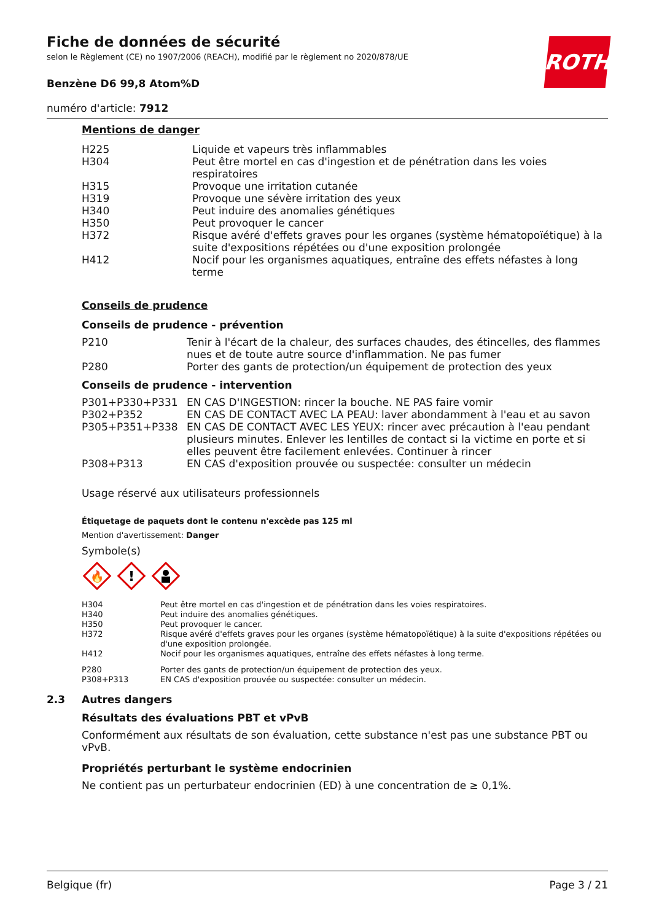ROTH
Fiche de données de sécurité
selon le Règlement (CE) no 1907/2006 (REACH), modifié par le règlement no 2020/878/UE
Benzène D6 99,8 Atom%D
numéro d'article: 7912
Mentions de danger
| H225 | Liquide et vapeurs très inflammables |
| H304 | Peut être mortel en cas d'ingestion et de pénétration dans les voies respiratoires |
| H315 | Provoque une irritation cutanée |
| H319 | Provoque une sévère irritation des yeux |
| H340 | Peut induire des anomalies génétiques |
| H350 | Peut provoquer le cancer |
| H372 | Risque avéré d'effets graves pour les organes (système hématopoïétique) à la suite d'expositions répétées ou d'une exposition prolongée |
| H412 | Nocif pour les organismes aquatiques, entraîne des effets néfastes à long terme |
Conseils de prudence
Conseils de prudence - prévention
| P210 | Tenir à l'écart de la chaleur, des surfaces chaudes, des étincelles, des flammes nues et de toute autre source d'inflammation. Ne pas fumer |
| P280 | Porter des gants de protection/un équipement de protection des yeux |
Conseils de prudence - intervention
| P301+P330+P331 | EN CAS D'INGESTION: rincer la bouche. NE PAS faire vomir |
| P302+P352 | EN CAS DE CONTACT AVEC LA PEAU: laver abondamment à l'eau et au savon |
| P305+P351+P338 | EN CAS DE CONTACT AVEC LES YEUX: rincer avec précaution à l'eau pendant plusieurs minutes. Enlever les lentilles de contact si la victime en porte et si elles peuvent être facilement enlevées. Continuer à rincer |
| P308+P313 | EN CAS d'exposition prouvée ou suspectée: consulter un médecin |
Usage réservé aux utilisateurs professionnels
Étiquetage de paquets dont le contenu n'excède pas 125 ml
Mention d'avertissement: Danger
Symbole(s)
🔥
!
| H304 | Peut être mortel en cas d'ingestion et de pénétration dans les voies respiratoires. |
| H340 | Peut induire des anomalies génétiques. |
| H350 | Peut provoquer le cancer. |
| H372 | Risque avéré d'effets graves pour les organes (système hématopoïétique) à la suite d'expositions répétées ou d'une exposition prolongée. |
| H412 | Nocif pour les organismes aquatiques, entraîne des effets néfastes à long terme. |
| P280 | Porter des gants de protection/un équipement de protection des yeux. |
| P308+P313 | EN CAS d'exposition prouvée ou suspectée: consulter un médecin. |
2.3 Autres dangers
Résultats des évaluations PBT et vPvB
Conformément aux résultats de son évaluation, cette substance n'est pas une substance PBT ou vPvB.
Propriétés perturbant le système endocrinien
Ne contient pas un perturbateur endocrinien (ED) à une concentration de ≥ 0,1%.
Belgique (fr) Page 3 / 21